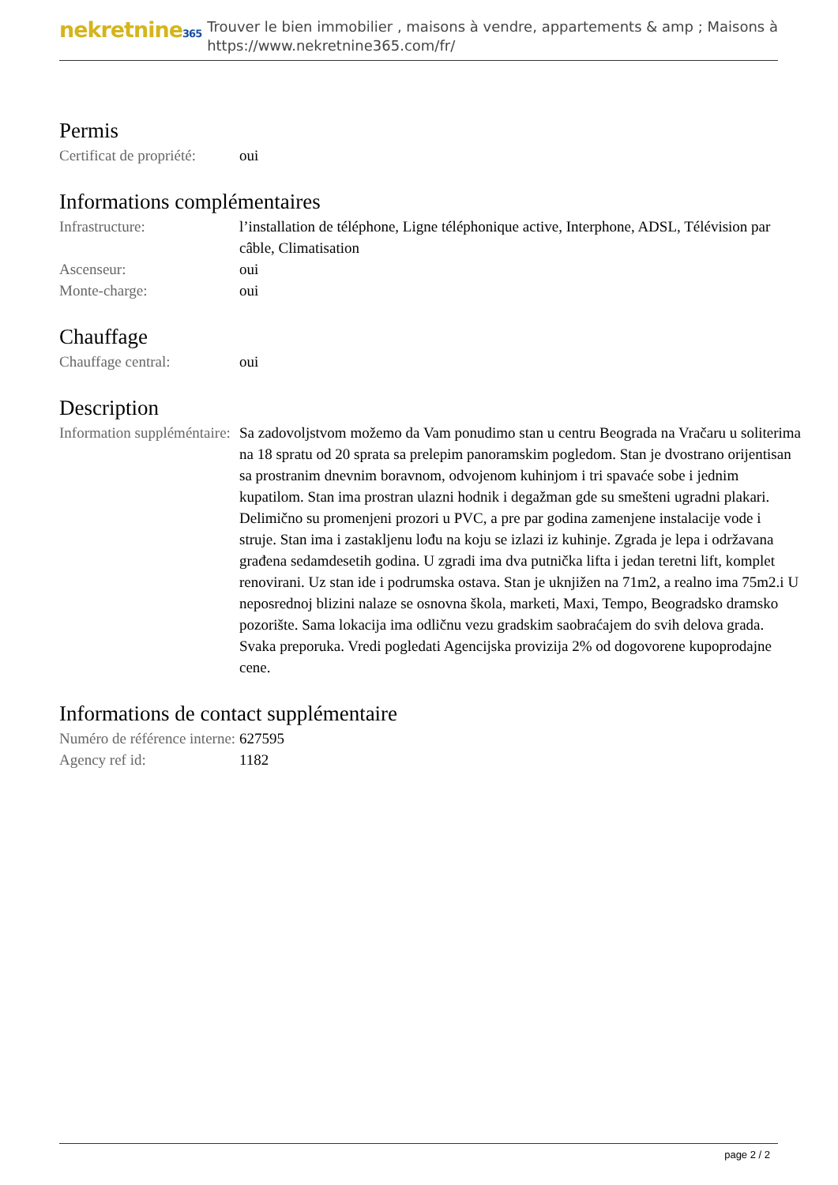nekretnine365
Trouver le bien immobilier , maisons à vendre, appartements & amp ; Maisons à
https://www.nekretnine365.com/fr/
Permis
| Certificat de propriété: | oui |
Informations complémentaires
| Infrastructure: | l’installation de téléphone, Ligne téléphonique active, Interphone, ADSL, Télévision par câble, Climatisation |
| Ascenseur: | oui |
| Monte-charge: | oui |
Chauffage
| Chauffage central: | oui |
Description
| Information suppléméntaire: | Sa zadovoljstvom možemo da Vam ponudimo stan u centru Beograda na Vračaru u soliterima na 18 spratu od 20 sprata sa prelepim panoramskim pogledom. Stan je dvostrano orijentisan sa prostranim dnevnim boravnom, odvojenom kuhinjom i tri spavaće sobe i jednim kupatilom. Stan ima prostran ulazni hodnik i degažman gde su smešteni ugradni plakari. Delimično su promenjeni prozori u PVC, a pre par godina zamenjene instalacije vode i struje. Stan ima i zastakljenu lođu na koju se izlazi iz kuhinje. Zgrada je lepa i održavana građena sedamdesetih godina. U zgradi ima dva putnička lifta i jedan teretni lift, komplet renovirani. Uz stan ide i podrumska ostava. Stan je uknjižen na 71m2, a realno ima 75m2.i U neposrednoj blizini nalaze se osnovna škola, marketi, Maxi, Tempo, Beogradsko dramsko pozorište. Sama lokacija ima odličnu vezu gradskim saobraćajem do svih delova grada. Svaka preporuka. Vredi pogledati Agencijska provizija 2% od dogovorene kupoprodajne cene. |
Informations de contact supplémentaire
| Numéro de référence interne: | 627595 |
| Agency ref id: | 1182 |
page 2 / 2